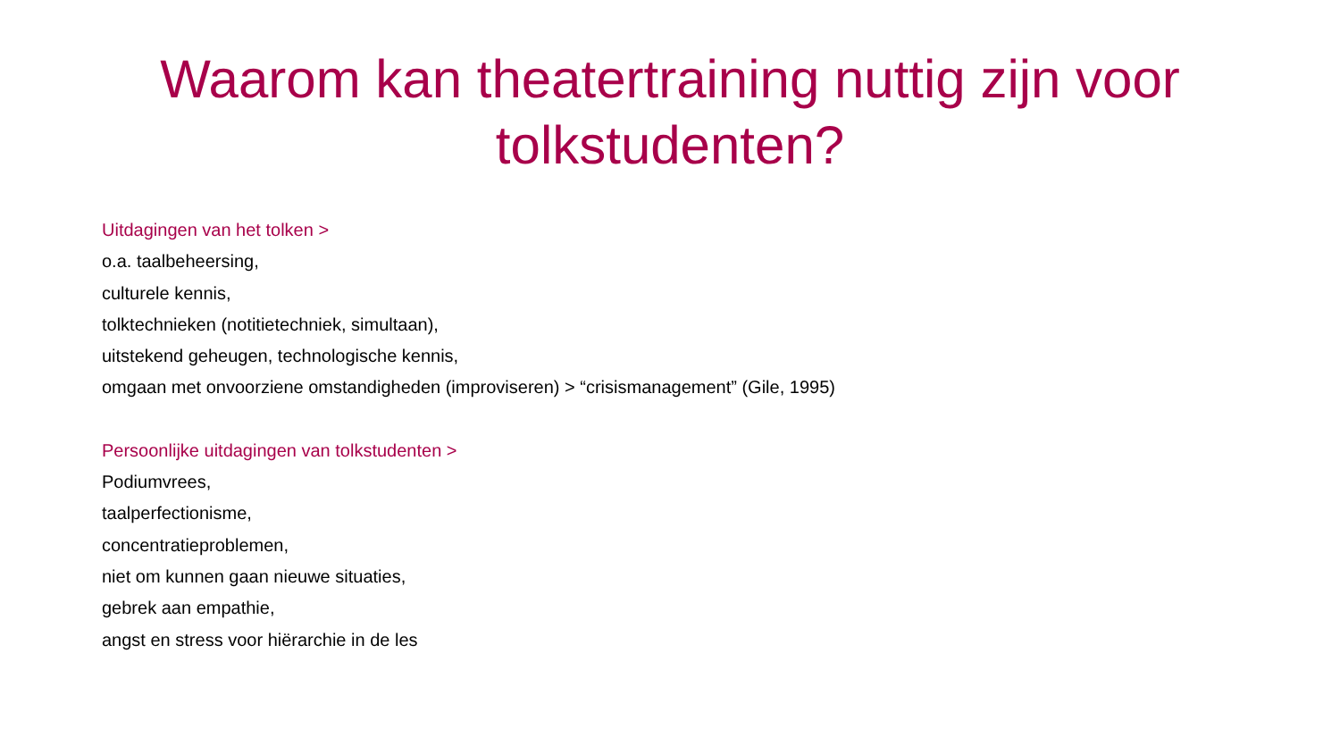Waarom kan theatertraining nuttig zijn voor tolkstudenten?
Uitdagingen van het tolken >
o.a. taalbeheersing,
culturele kennis,
tolktechnieken (notitietechniek, simultaan),
uitstekend geheugen, technologische kennis,
omgaan met onvoorziene omstandigheden (improviseren) > “crisismanagement” (Gile, 1995)
Persoonlijke uitdagingen van tolkstudenten >
Podiumvrees,
taalperfectionisme,
concentratieproblemen,
niet om kunnen gaan nieuwe situaties,
gebrek aan empathie,
angst en stress voor hiërarchie in de les